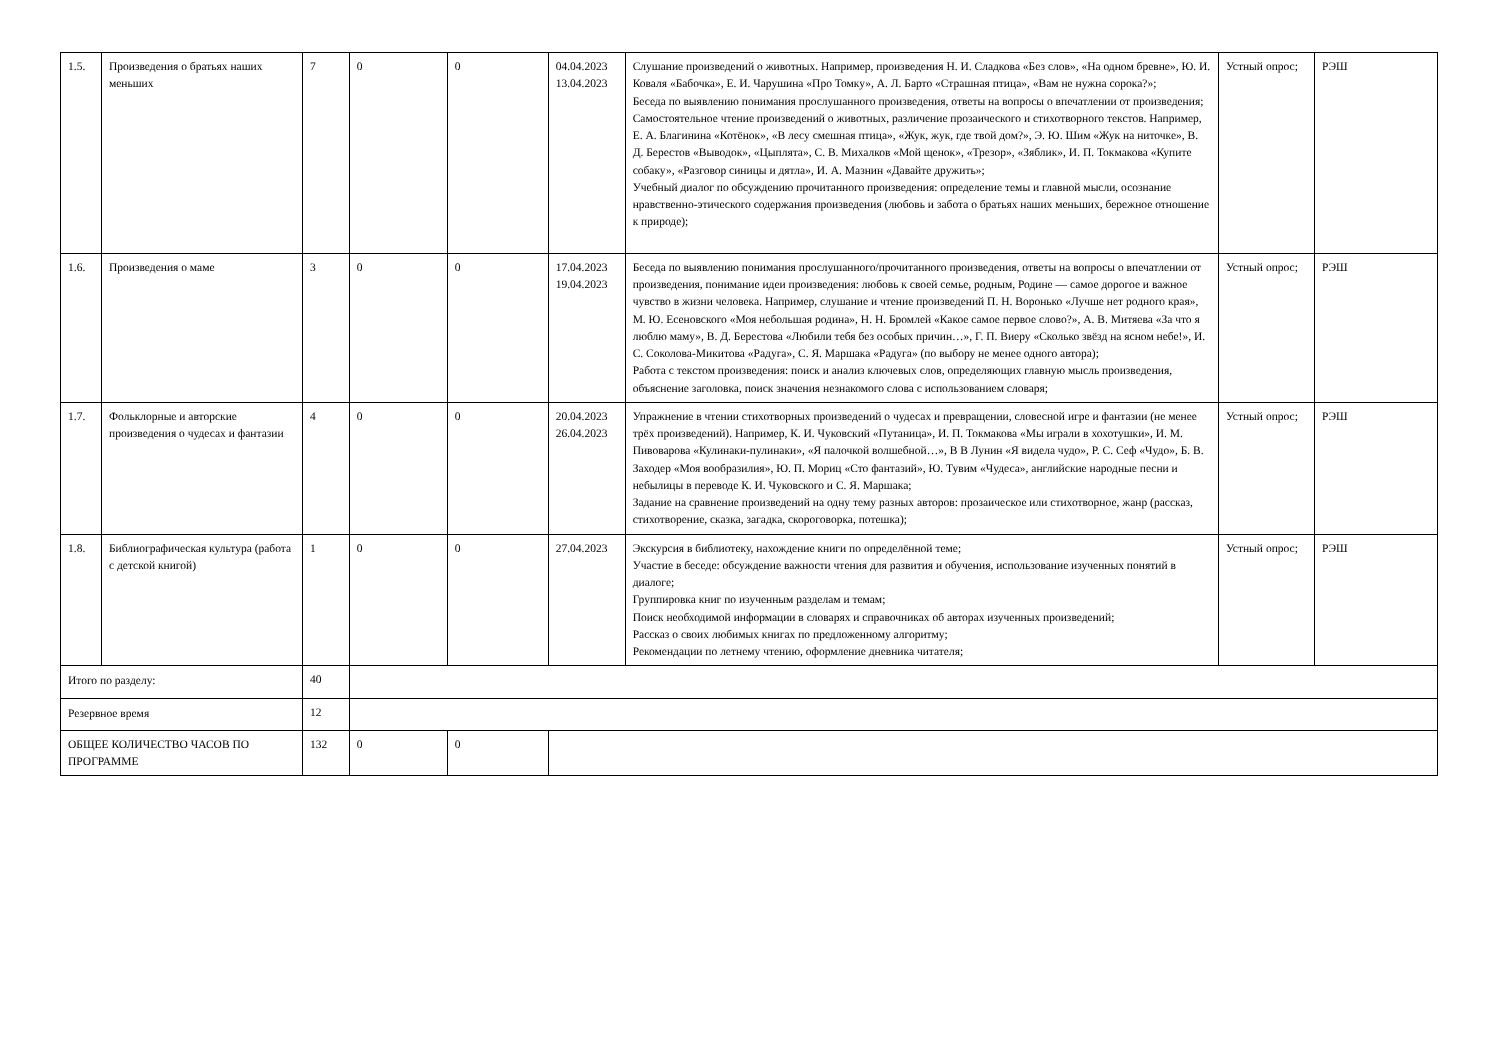| 1.5. | Произведения о братьях наших меньших | 7 | 0 | 0 | 04.04.2023 13.04.2023 | Слушание произведений о животных. Например, произведения Н. И. Сладкова «Без слов», «На одном бревне», Ю. И. Коваля «Бабочка», Е. И. Чарушина «Про Томку», А. Л. Барто «Страшная птица», «Вам не нужна сорока?»; Беседа по выявлению понимания прослушанного произведения, ответы на вопросы о впечатлении от произведения; Самостоятельное чтение произведений о животных, различение прозаического и стихотворного текстов. Например, Е. А. Благинина «Котёнок», «В лесу смешная птица», «Жук, жук, где твой дом?», Э. Ю. Шим «Жук на ниточке», В. Д. Берестов «Выводок», «Цыплята», С. В. Михалков «Мой щенок», «Трезор», «Зяблик», И. П. Токмакова «Купите собаку», «Разговор синицы и дятла», И. А. Мазнин «Давайте дружить»; Учебный диалог по обсуждению прочитанного произведения: определение темы и главной мысли, осознание нравственно-этического содержания произведения (любовь и забота о братьях наших меньших, бережное отношение к природе); | Устный опрос; | РЭШ |
| 1.6. | Произведения о маме | 3 | 0 | 0 | 17.04.2023 19.04.2023 | Беседа по выявлению понимания прослушанного/прочитанного произведения, ответы на вопросы о впечатлении от произведения, понимание идеи произведения: любовь к своей семье, родным, Родине — самое дорогое и важное чувство в жизни человека. Например, слушание и чтение произведений П. Н. Воронько «Лучше нет родного края», М. Ю. Есеновского «Моя небольшая родина», Н. Н. Бромлей «Какое самое первое слово?», А. В. Митяева «За что я люблю маму», В. Д. Берестова «Любили тебя без особых причин…», Г. П. Виеру «Сколько звёзд на ясном небе!», И. С. Соколова-Микитова «Радуга», С. Я. Маршака «Радуга» (по выбору не менее одного автора); Работа с текстом произведения: поиск и анализ ключевых слов, определяющих главную мысль произведения, объяснение заголовка, поиск значения незнакомого слова с использованием словаря; | Устный опрос; | РЭШ |
| 1.7. | Фольклорные и авторские произведения о чудесах и фантазии | 4 | 0 | 0 | 20.04.2023 26.04.2023 | Упражнение в чтении стихотворных произведений о чудесах и превращении, словесной игре и фантазии (не менее трёх произведений). Например, К. И. Чуковский «Путаница», И. П. Токмакова «Мы играли в хохотушки», И. М. Пивоварова «Кулинаки-пулинаки», «Я палочкой волшебной…», В В Лунин «Я видела чудо», Р. С. Сеф «Чудо», Б. В. Заходер «Моя вообразилия», Ю. П. Мориц «Сто фантазий», Ю. Тувим «Чудеса», английские народные песни и небылицы в переводе К. И. Чуковского и С. Я. Маршака; Задание на сравнение произведений на одну тему разных авторов: прозаическое или стихотворное, жанр (рассказ, стихотворение, сказка, загадка, скороговорка, потешка); | Устный опрос; | РЭШ |
| 1.8. | Библиографическая культура (работа с детской книгой) | 1 | 0 | 0 | 27.04.2023 | Экскурсия в библиотеку, нахождение книги по определённой теме; Участие в беседе: обсуждение важности чтения для развития и обучения, использование изученных понятий в диалоге; Группировка книг по изученным разделам и темам; Поиск необходимой информации в словарях и справочниках об авторах изученных произведений; Рассказ о своих любимых книгах по предложенному алгоритму; Рекомендации по летнему чтению, оформление дневника читателя; | Устный опрос; | РЭШ |
| Итого по разделу: | | 40 | | | | | | |
| Резервное время | | 12 | | | | | | |
| ОБЩЕЕ КОЛИЧЕСТВО ЧАСОВ ПО ПРОГРАММЕ | | 132 | 0 | 0 | | | | |